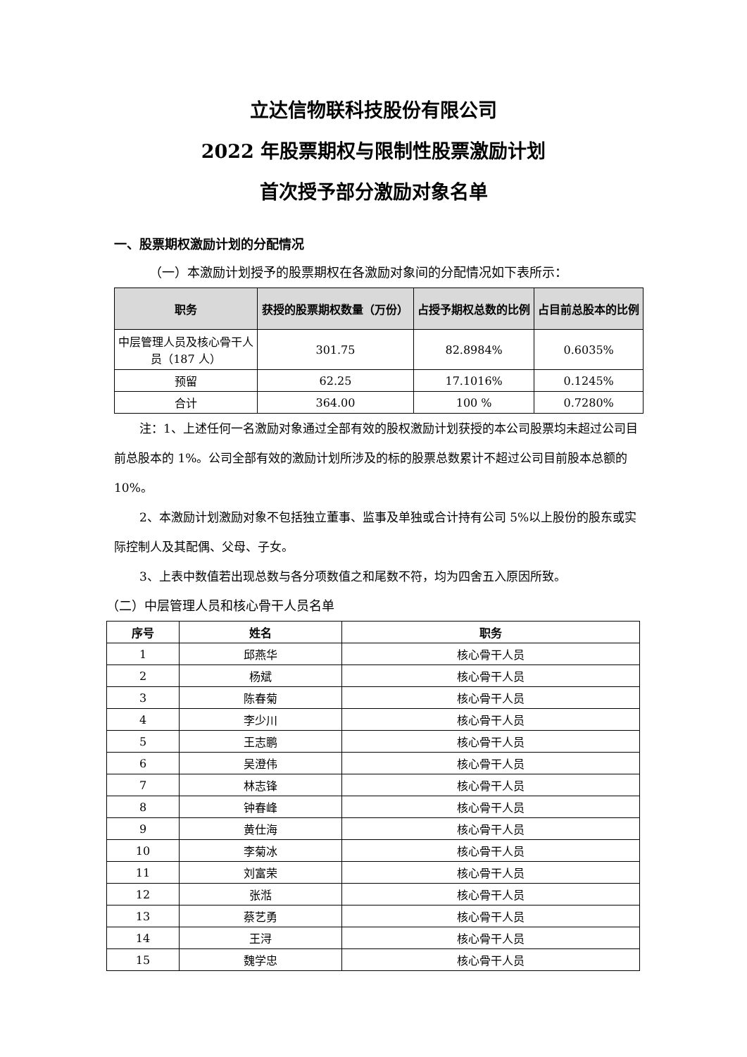立达信物联科技股份有限公司
2022 年股票期权与限制性股票激励计划
首次授予部分激励对象名单
一、股票期权激励计划的分配情况
（一）本激励计划授予的股票期权在各激励对象间的分配情况如下表所示：
| 职务 | 获授的股票期权数量（万份） | 占授予期权总数的比例 | 占目前总股本的比例 |
| --- | --- | --- | --- |
| 中层管理人员及核心骨干人员（187 人） | 301.75 | 82.8984% | 0.6035% |
| 预留 | 62.25 | 17.1016% | 0.1245% |
| 合计 | 364.00 | 100 % | 0.7280% |
注：1、上述任何一名激励对象通过全部有效的股权激励计划获授的本公司股票均未超过公司目前总股本的 1%。公司全部有效的激励计划所涉及的标的股票总数累计不超过公司目前股本总额的 10%。
2、本激励计划激励对象不包括独立董事、监事及单独或合计持有公司 5%以上股份的股东或实际控制人及其配偶、父母、子女。
3、上表中数值若出现总数与各分项数值之和尾数不符，均为四舍五入原因所致。
（二）中层管理人员和核心骨干人员名单
| 序号 | 姓名 | 职务 |
| --- | --- | --- |
| 1 | 邱燕华 | 核心骨干人员 |
| 2 | 杨斌 | 核心骨干人员 |
| 3 | 陈春菊 | 核心骨干人员 |
| 4 | 李少川 | 核心骨干人员 |
| 5 | 王志鹏 | 核心骨干人员 |
| 6 | 吴澄伟 | 核心骨干人员 |
| 7 | 林志锋 | 核心骨干人员 |
| 8 | 钟春峰 | 核心骨干人员 |
| 9 | 黄仕海 | 核心骨干人员 |
| 10 | 李菊冰 | 核心骨干人员 |
| 11 | 刘富荣 | 核心骨干人员 |
| 12 | 张湉 | 核心骨干人员 |
| 13 | 蔡艺勇 | 核心骨干人员 |
| 14 | 王浔 | 核心骨干人员 |
| 15 | 魏学忠 | 核心骨干人员 |